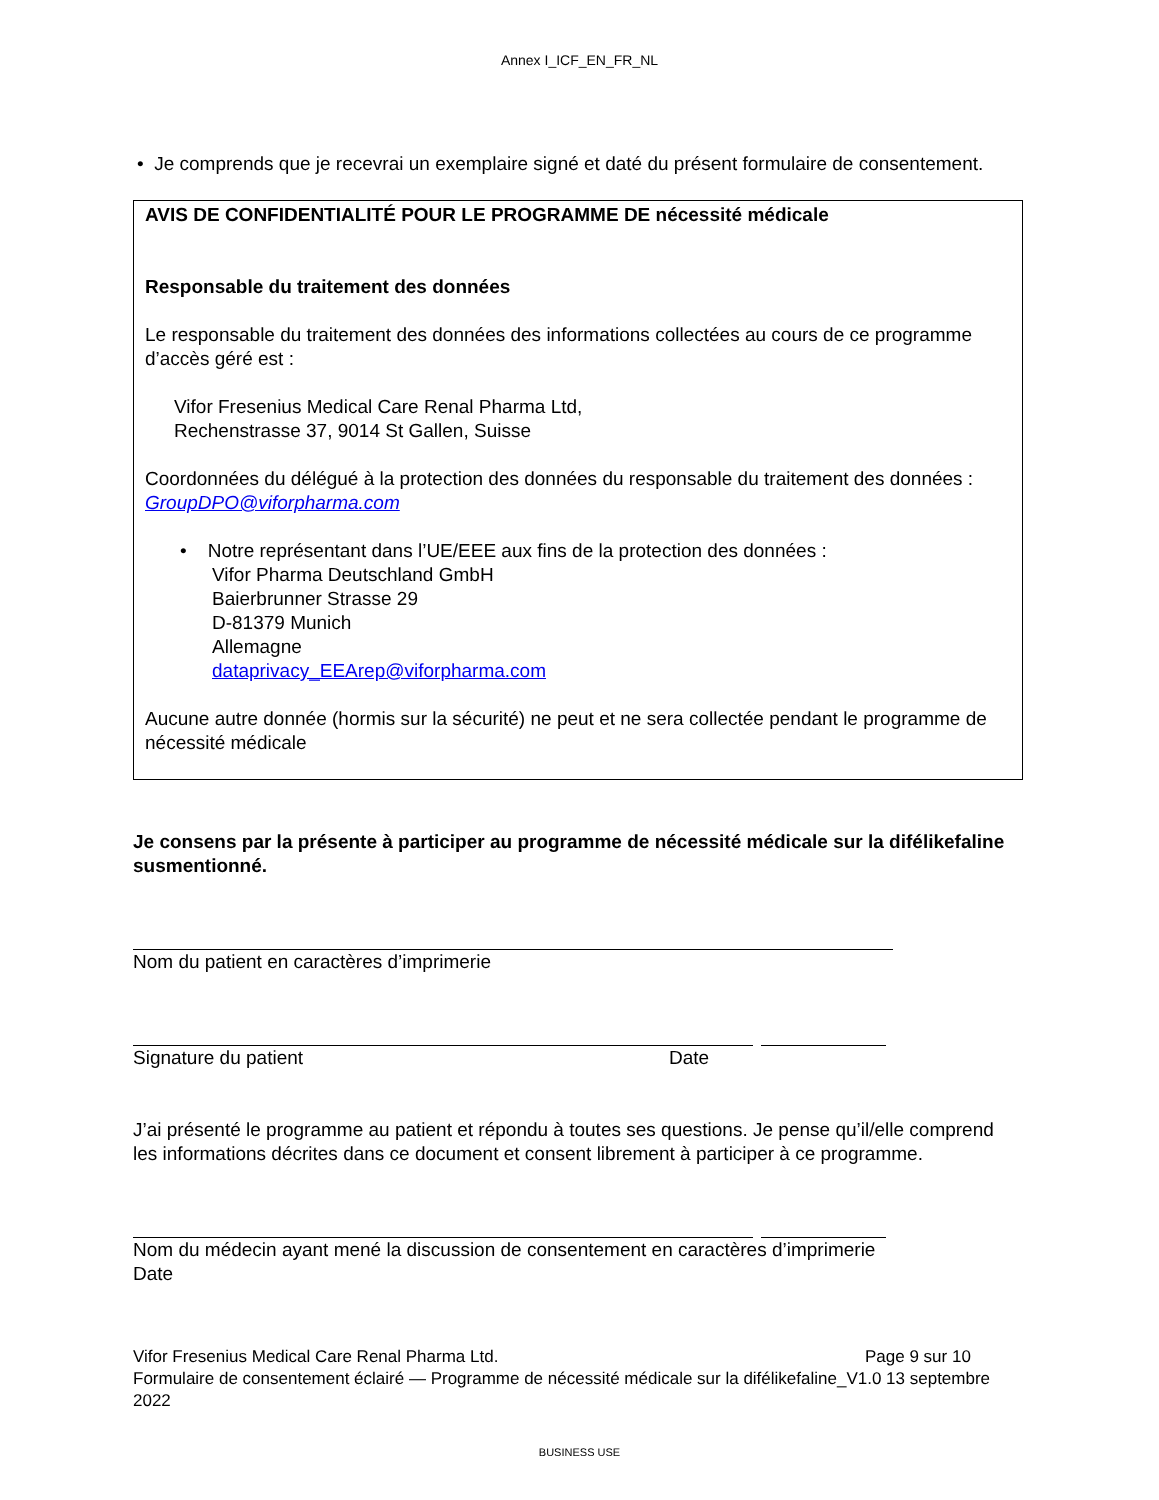Annex I_ICF_EN_FR_NL
• Je comprends que je recevrai un exemplaire signé et daté du présent formulaire de consentement.
AVIS DE CONFIDENTIALITÉ POUR LE PROGRAMME DE nécessité médicale
Responsable du traitement des données
Le responsable du traitement des données des informations collectées au cours de ce programme d’accès géré est :
Vifor Fresenius Medical Care Renal Pharma Ltd,
Rechenstrasse 37, 9014 St Gallen, Suisse
Coordonnées du délégué à la protection des données du responsable du traitement des données : GroupDPO@viforpharma.com
• Notre représentant dans l’UE/EEE aux fins de la protection des données :
Vifor Pharma Deutschland GmbH
Baierbrunner Strasse 29
D-81379 Munich
Allemagne
dataprivacy_EEArep@viforpharma.com
Aucune autre donnée (hormis sur la sécurité) ne peut et ne sera collectée pendant le programme de nécessité médicale
Je consens par la présente à participer au programme de nécessité médicale sur la difélikefaline susmentionné.
Nom du patient en caractères d’imprimerie
Signature du patient Date
J’ai présenté le programme au patient et répondu à toutes ses questions. Je pense qu’il/elle comprend les informations décrites dans ce document et consent librement à participer à ce programme.
Nom du médecin ayant mené la discussion de consentement en caractères d’imprimerie
Date
Vifor Fresenius Medical Care Renal Pharma Ltd. Page 9 sur 10
Formulaire de consentement éclairé — Programme de nécessité médicale sur la difélikefaline_V1.0 13 septembre 2022
BUSINESS USE